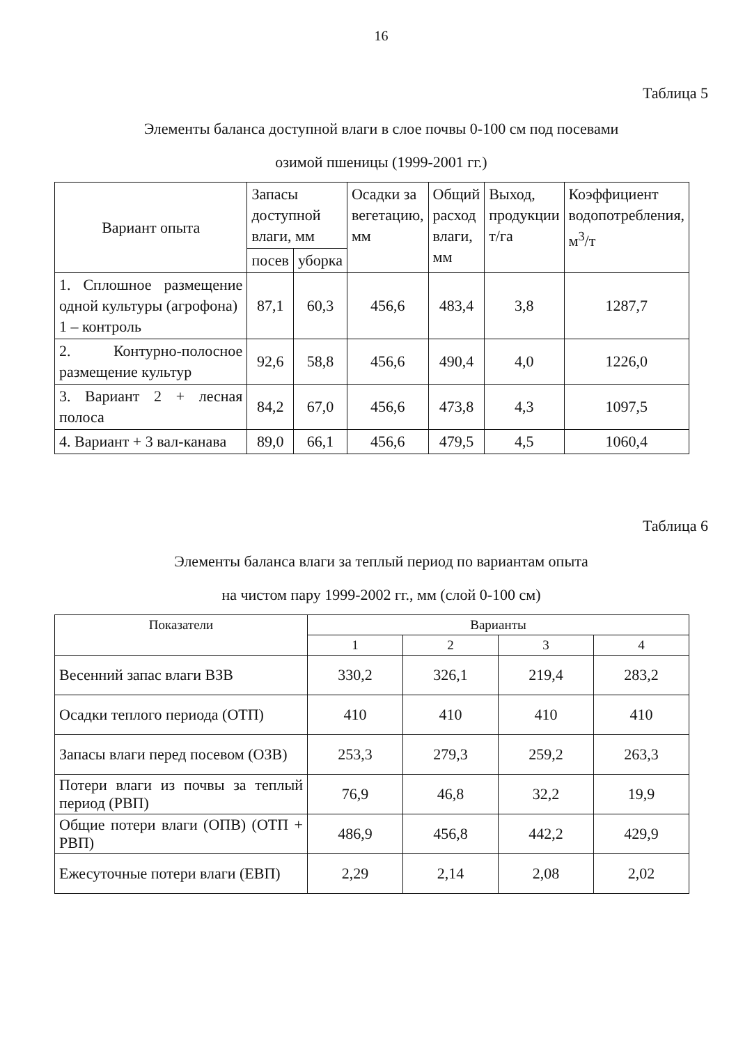16
Таблица 5
Элементы баланса доступной влаги в слое почвы 0-100 см под посевами
озимой пшеницы (1999-2001 гг.)
| Вариант опыта | Запасы доступной влаги, мм | | Осадки за вегетацию, мм | Общий расход влаги, мм | Выход, продукции т/га | Коэффициент водопотребления, м<sup>3</sup>/т |
| --- | --- | --- | --- | --- | --- | --- |
| | посев | уборка | | | | |
| 1. Сплошное размещение одной культуры (агрофона) 1 – контроль | 87,1 | 60,3 | 456,6 | 483,4 | 3,8 | 1287,7 |
| 2. Контурно-полосное размещение культур | 92,6 | 58,8 | 456,6 | 490,4 | 4,0 | 1226,0 |
| 3. Вариант 2 + лесная полоса | 84,2 | 67,0 | 456,6 | 473,8 | 4,3 | 1097,5 |
| 4. Вариант + 3 вал-канава | 89,0 | 66,1 | 456,6 | 479,5 | 4,5 | 1060,4 |
Таблица 6
Элементы баланса влаги за теплый период по вариантам опыта
на чистом пару 1999-2002 гг., мм (слой 0-100 см)
| Показатели | Варианты | | | |
| --- | --- | --- | --- | --- |
| | 1 | 2 | 3 | 4 |
| Весенний запас влаги ВЗВ | 330,2 | 326,1 | 219,4 | 283,2 |
| Осадки теплого периода (ОТП) | 410 | 410 | 410 | 410 |
| Запасы влаги перед посевом (ОЗВ) | 253,3 | 279,3 | 259,2 | 263,3 |
| Потери влаги из почвы за теплый период (РВП) | 76,9 | 46,8 | 32,2 | 19,9 |
| Общие потери влаги (ОПВ) (ОТП + РВП) | 486,9 | 456,8 | 442,2 | 429,9 |
| Ежесуточные потери влаги (ЕВП) | 2,29 | 2,14 | 2,08 | 2,02 |